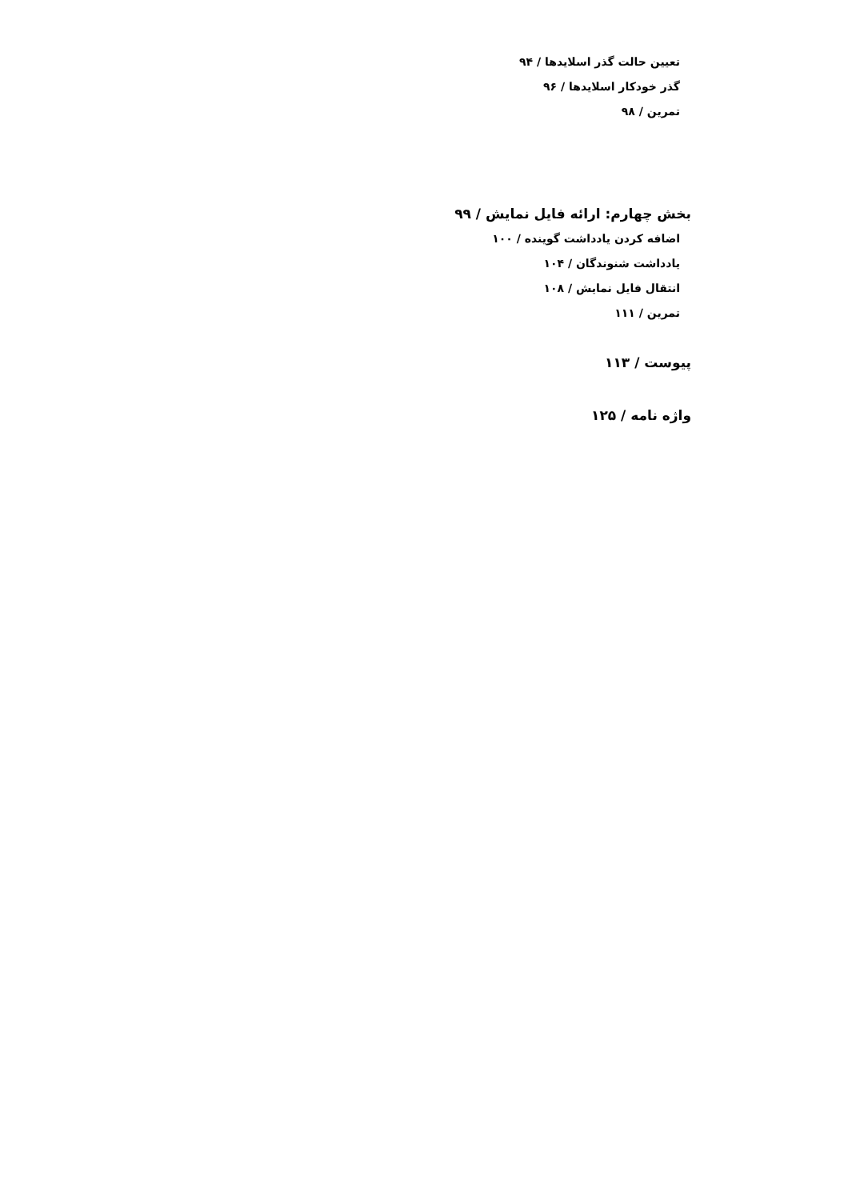تعیین حالت گذر اسلایدها / ۹۴
گذر خودکار اسلایدها / ۹۶
تمرین / ۹۸
بخش چهارم: ارائه فایل نمایش / ۹۹
اضافه کردن یادداشت گوینده / ۱۰۰
یادداشت شنوندگان / ۱۰۴
انتقال فایل نمایش / ۱۰۸
تمرین / ۱۱۱
پیوست / ۱۱۳
واژه نامه / ۱۲۵